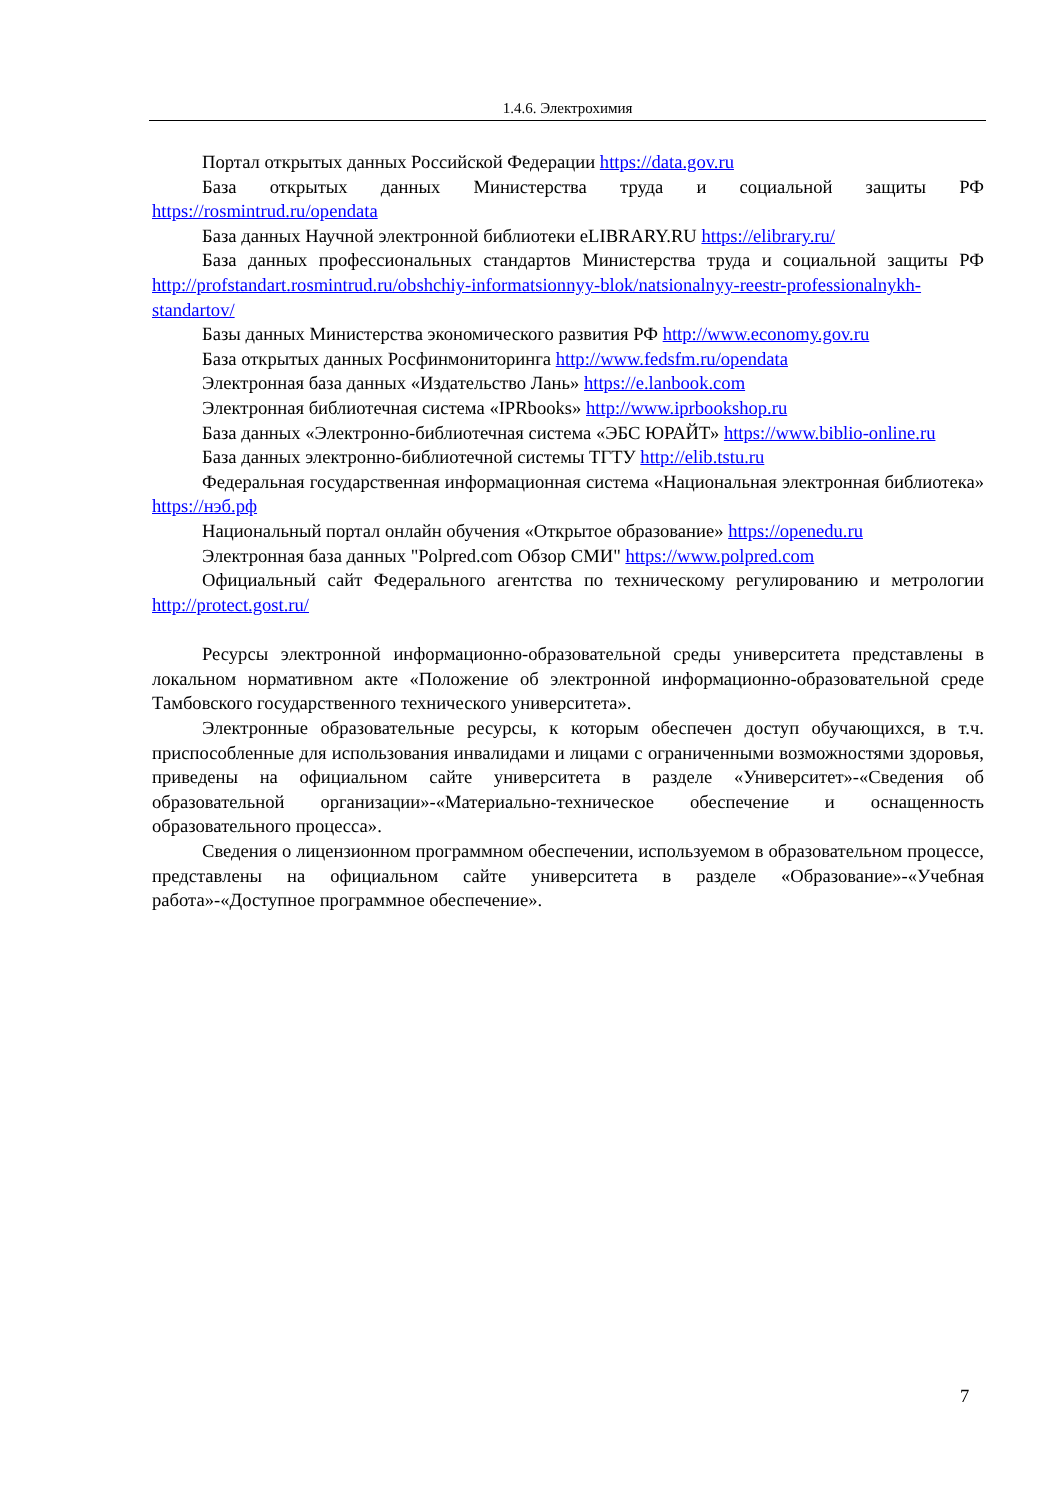1.4.6. Электрохимия
Портал открытых данных Российской Федерации https://data.gov.ru
База открытых данных Министерства труда и социальной защиты РФ https://rosmintrud.ru/opendata
База данных Научной электронной библиотеки eLIBRARY.RU https://elibrary.ru/
База данных профессиональных стандартов Министерства труда и социальной защиты РФ http://profstandart.rosmintrud.ru/obshchiy-informatsionnyy-blok/natsionalnyy-reestr-professionalnykh-standartov/
Базы данных Министерства экономического развития РФ http://www.economy.gov.ru
База открытых данных Росфинмониторинга http://www.fedsfm.ru/opendata
Электронная база данных «Издательство Лань» https://e.lanbook.com
Электронная библиотечная система «IPRbooks» http://www.iprbookshop.ru
База данных «Электронно-библиотечная система «ЭБС ЮРАЙТ» https://www.biblio-online.ru
База данных электронно-библиотечной системы ТГТУ http://elib.tstu.ru
Федеральная государственная информационная система «Национальная электронная библиотека» https://нэб.рф
Национальный портал онлайн обучения «Открытое образование» https://openedu.ru
Электронная база данных "Polpred.com Обзор СМИ" https://www.polpred.com
Официальный сайт Федерального агентства по техническому регулированию и метрологии http://protect.gost.ru/
Ресурсы электронной информационно-образовательной среды университета представлены в локальном нормативном акте «Положение об электронной информационно-образовательной среде Тамбовского государственного технического университета».
Электронные образовательные ресурсы, к которым обеспечен доступ обучающихся, в т.ч. приспособленные для использования инвалидами и лицами с ограниченными возможностями здоровья, приведены на официальном сайте университета в разделе «Университет»-«Сведения об образовательной организации»-«Материально-техническое обеспечение и оснащенность образовательного процесса».
Сведения о лицензионном программном обеспечении, используемом в образовательном процессе, представлены на официальном сайте университета в разделе «Образование»-«Учебная работа»-«Доступное программное обеспечение».
7